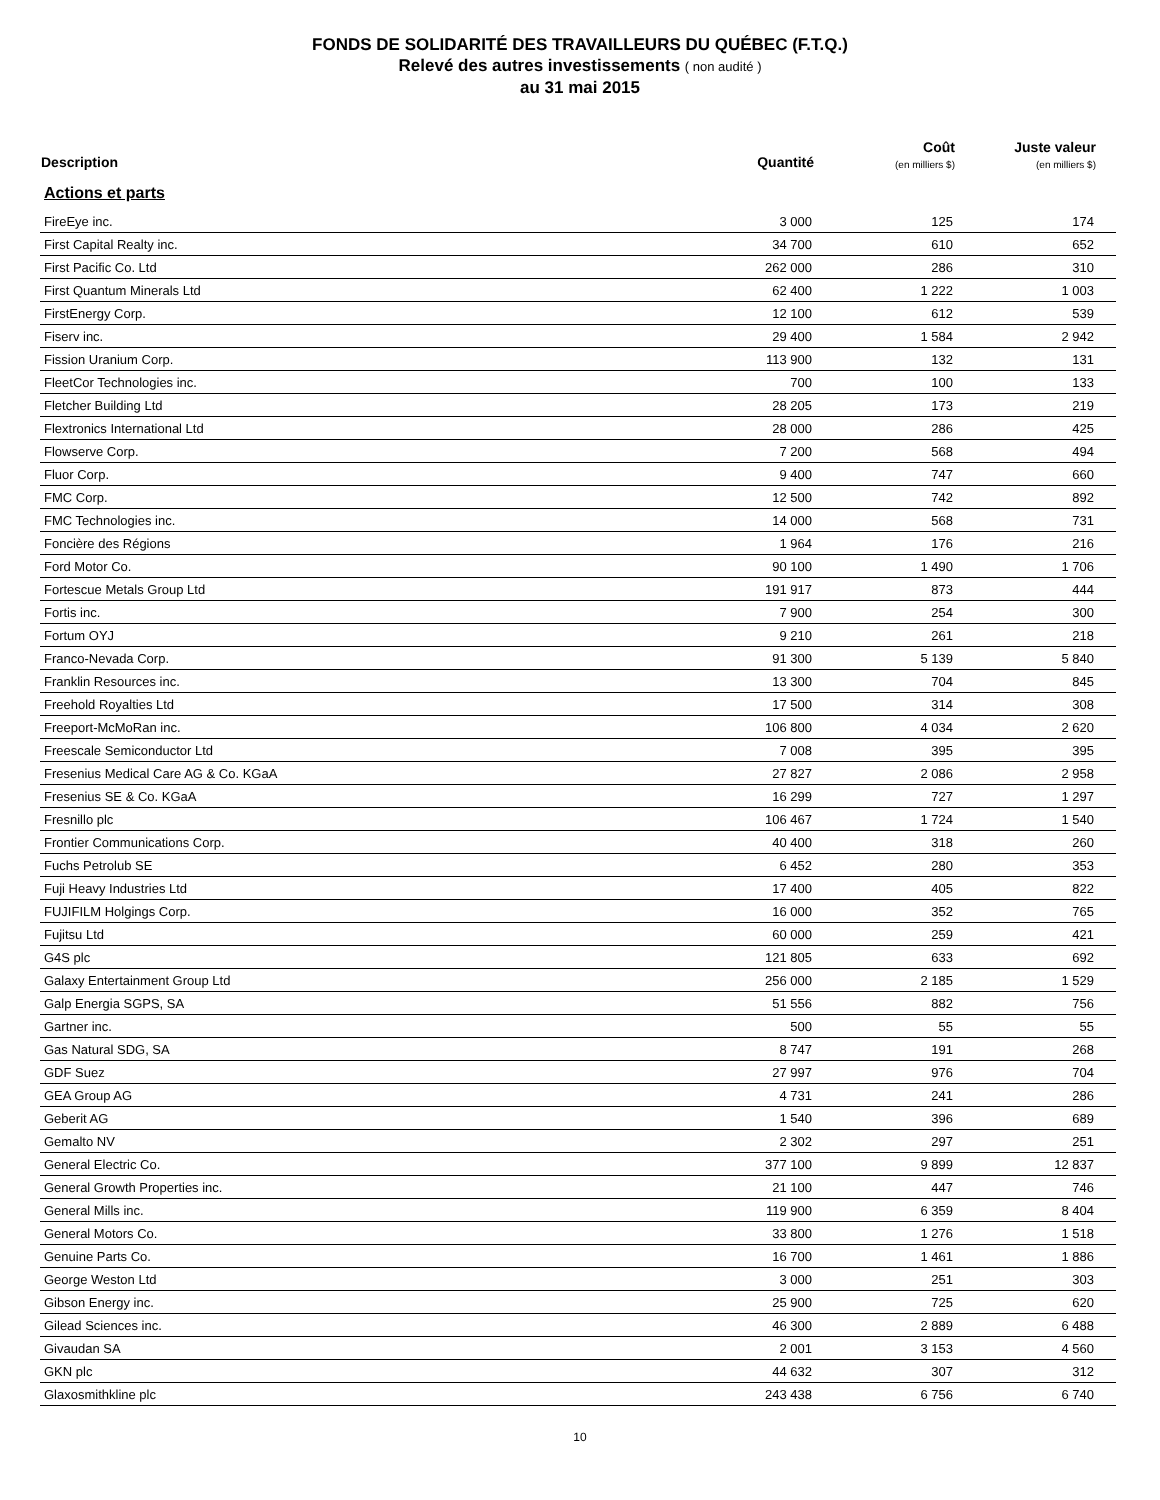FONDS DE SOLIDARITÉ DES TRAVAILLEURS DU QUÉBEC (F.T.Q.)
Relevé des autres investissements ( non audité )
au 31 mai 2015
| Description | Quantité | Coût (en milliers $) | Juste valeur (en milliers $) |
| --- | --- | --- | --- |
| Actions et parts | | | |
| FireEye inc. | 3 000 | 125 | 174 |
| First Capital Realty inc. | 34 700 | 610 | 652 |
| First Pacific Co. Ltd | 262 000 | 286 | 310 |
| First Quantum Minerals Ltd | 62 400 | 1 222 | 1 003 |
| FirstEnergy Corp. | 12 100 | 612 | 539 |
| Fiserv inc. | 29 400 | 1 584 | 2 942 |
| Fission Uranium Corp. | 113 900 | 132 | 131 |
| FleetCor Technologies inc. | 700 | 100 | 133 |
| Fletcher Building Ltd | 28 205 | 173 | 219 |
| Flextronics International Ltd | 28 000 | 286 | 425 |
| Flowserve Corp. | 7 200 | 568 | 494 |
| Fluor Corp. | 9 400 | 747 | 660 |
| FMC Corp. | 12 500 | 742 | 892 |
| FMC Technologies inc. | 14 000 | 568 | 731 |
| Foncière des Régions | 1 964 | 176 | 216 |
| Ford Motor Co. | 90 100 | 1 490 | 1 706 |
| Fortescue Metals Group Ltd | 191 917 | 873 | 444 |
| Fortis inc. | 7 900 | 254 | 300 |
| Fortum OYJ | 9 210 | 261 | 218 |
| Franco-Nevada Corp. | 91 300 | 5 139 | 5 840 |
| Franklin Resources inc. | 13 300 | 704 | 845 |
| Freehold Royalties Ltd | 17 500 | 314 | 308 |
| Freeport-McMoRan inc. | 106 800 | 4 034 | 2 620 |
| Freescale Semiconductor Ltd | 7 008 | 395 | 395 |
| Fresenius Medical Care AG & Co. KGaA | 27 827 | 2 086 | 2 958 |
| Fresenius SE & Co. KGaA | 16 299 | 727 | 1 297 |
| Fresnillo plc | 106 467 | 1 724 | 1 540 |
| Frontier Communications Corp. | 40 400 | 318 | 260 |
| Fuchs Petrolub SE | 6 452 | 280 | 353 |
| Fuji Heavy Industries Ltd | 17 400 | 405 | 822 |
| FUJIFILM Holgings Corp. | 16 000 | 352 | 765 |
| Fujitsu Ltd | 60 000 | 259 | 421 |
| G4S plc | 121 805 | 633 | 692 |
| Galaxy Entertainment Group Ltd | 256 000 | 2 185 | 1 529 |
| Galp Energia SGPS, SA | 51 556 | 882 | 756 |
| Gartner inc. | 500 | 55 | 55 |
| Gas Natural SDG, SA | 8 747 | 191 | 268 |
| GDF Suez | 27 997 | 976 | 704 |
| GEA Group AG | 4 731 | 241 | 286 |
| Geberit AG | 1 540 | 396 | 689 |
| Gemalto NV | 2 302 | 297 | 251 |
| General Electric Co. | 377 100 | 9 899 | 12 837 |
| General Growth Properties inc. | 21 100 | 447 | 746 |
| General Mills inc. | 119 900 | 6 359 | 8 404 |
| General Motors Co. | 33 800 | 1 276 | 1 518 |
| Genuine Parts Co. | 16 700 | 1 461 | 1 886 |
| George Weston Ltd | 3 000 | 251 | 303 |
| Gibson Energy inc. | 25 900 | 725 | 620 |
| Gilead Sciences inc. | 46 300 | 2 889 | 6 488 |
| Givaudan SA | 2 001 | 3 153 | 4 560 |
| GKN plc | 44 632 | 307 | 312 |
| Glaxosmithkline plc | 243 438 | 6 756 | 6 740 |
10